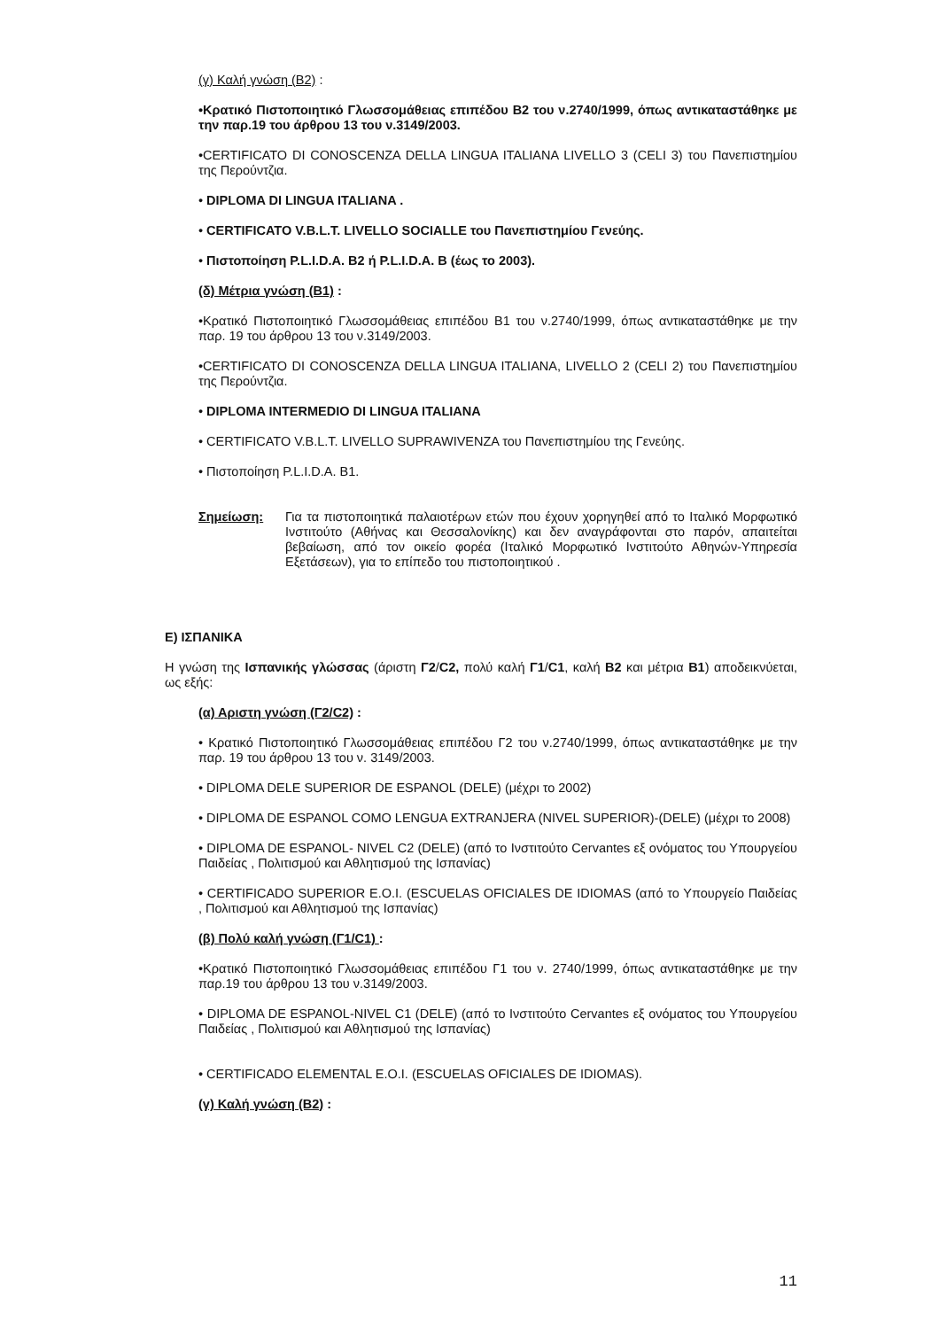(γ) Καλή γνώση (Β2) :
•Κρατικό Πιστοποιητικό Γλωσσομάθειας επιπέδου Β2 του ν.2740/1999, όπως αντικαταστάθηκε με την παρ.19 του άρθρου 13 του ν.3149/2003.
•CERTIFICATO DI CONOSCENZA DELLA LINGUA ITALIANA LIVELLO 3 (CELI 3) του Πανεπιστημίου της Περούντζια.
• DIPLOMA DI LINGUA ITALIANA .
• CERTIFICATO V.B.L.T. LIVELLO SOCIALLE του Πανεπιστημίου Γενεύης.
• Πιστοποίηση P.L.I.D.A. B2 ή P.L.I.D.A. B (έως το 2003).
(δ) Μέτρια γνώση (Β1) :
•Κρατικό Πιστοποιητικό Γλωσσομάθειας επιπέδου Β1 του ν.2740/1999, όπως αντικαταστάθηκε με την παρ. 19 του άρθρου 13 του ν.3149/2003.
•CERTIFICATO DI CONOSCENZA DELLA LINGUA ITALIANA, LIVELLO 2 (CELI 2) του Πανεπιστημίου της Περούντζια.
• DIPLOMA INTERMEDIO DI LINGUA ITALIANA
• CERTIFICATO V.B.L.T. LIVELLO SUPRAWIVENZA του Πανεπιστημίου της Γενεύης.
• Πιστοποίηση P.L.I.D.A. B1.
Σημείωση: Για τα πιστοποιητικά παλαιοτέρων ετών που έχουν χορηγηθεί από το Ιταλικό Μορφωτικό Ινστιτούτο (Αθήνας και Θεσσαλονίκης) και δεν αναγράφονται στο παρόν, απαιτείται βεβαίωση, από τον οικείο φορέα (Ιταλικό Μορφωτικό Ινστιτούτο Αθηνών-Υπηρεσία Εξετάσεων), για το επίπεδο του πιστοποιητικού .
Ε) ΙΣΠΑΝΙΚΑ
Η γνώση της Ισπανικής γλώσσας (άριστη Γ2/C2, πολύ καλή Γ1/C1, καλή Β2 και μέτρια Β1) αποδεικνύεται, ως εξής:
(α) Αριστη γνώση (Γ2/C2) :
• Κρατικό Πιστοποιητικό Γλωσσομάθειας επιπέδου Γ2 του ν.2740/1999, όπως αντικαταστάθηκε με την παρ. 19 του άρθρου 13 του ν. 3149/2003.
• DIPLOMA DELE SUPERIOR DE ESPANOL (DELE) (μέχρι το 2002)
• DIPLOMA DE ESPANOL COMO LENGUA EXTRANJERA (NIVEL SUPERIOR)-(DELE) (μέχρι το 2008)
• DIPLOMA DE ESPANOL- NIVEL C2 (DELE) (από το Ινστιτούτο Cervantes εξ ονόματος του Υπουργείου Παιδείας , Πολιτισμού και Αθλητισμού της Ισπανίας)
• CERTIFICADO SUPERIOR E.O.I. (ESCUELAS OFICIALES DE IDIOMAS (από το Υπουργείο Παιδείας , Πολιτισμού και Αθλητισμού της Ισπανίας)
(β) Πολύ καλή γνώση (Γ1/C1) :
•Κρατικό Πιστοποιητικό Γλωσσομάθειας επιπέδου Γ1 του ν. 2740/1999, όπως αντικαταστάθηκε με την παρ.19 του άρθρου 13 του ν.3149/2003.
• DIPLOMA DE ESPANOL-NIVEL C1 (DELE) (από το Ινστιτούτο Cervantes εξ ονόματος του Υπουργείου Παιδείας , Πολιτισμού και Αθλητισμού της Ισπανίας)
• CERTIFICADO ELEMENTAL E.O.I. (ESCUELAS OFICIALES DE IDIOMAS).
(γ) Καλή γνώση (Β2) :
11